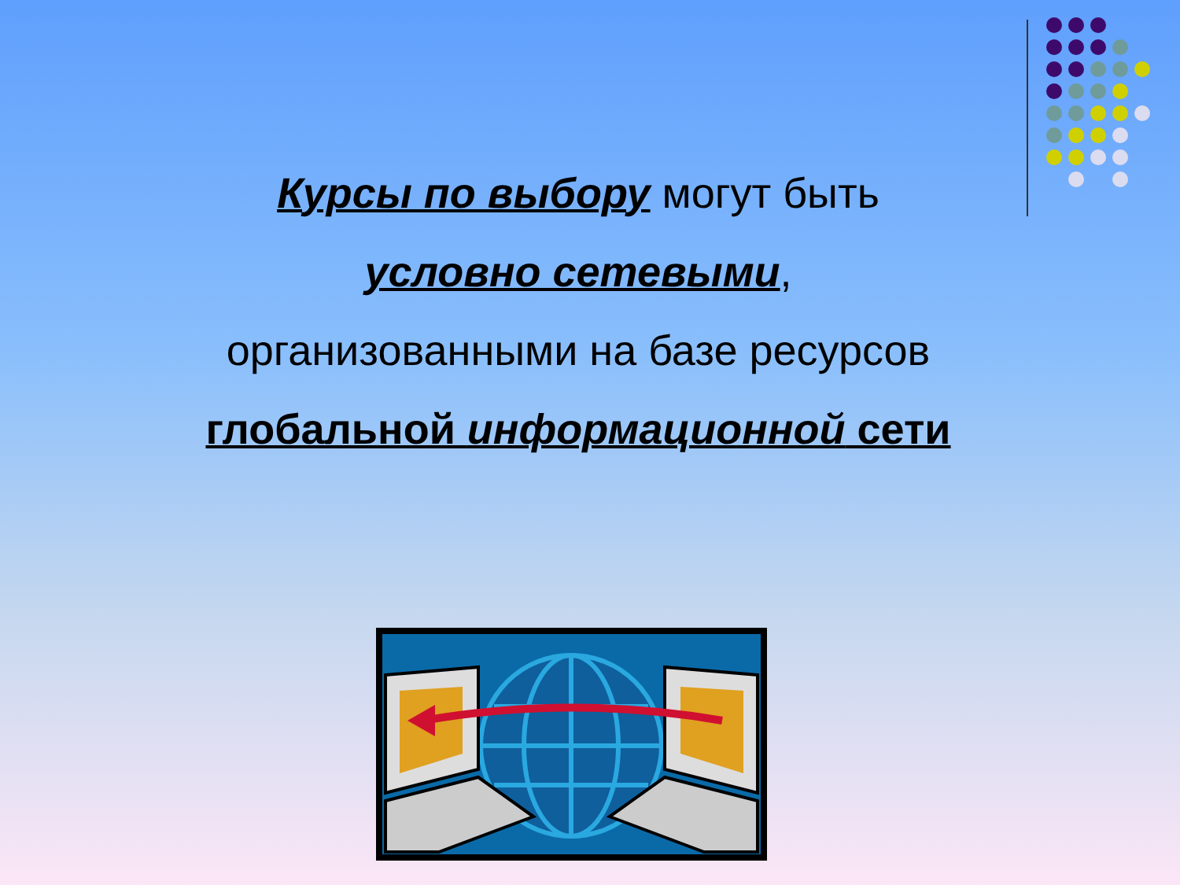Курсы по выбору могут быть
условно сетевыми,
организованными на базе ресурсов
глобальной информационной сети